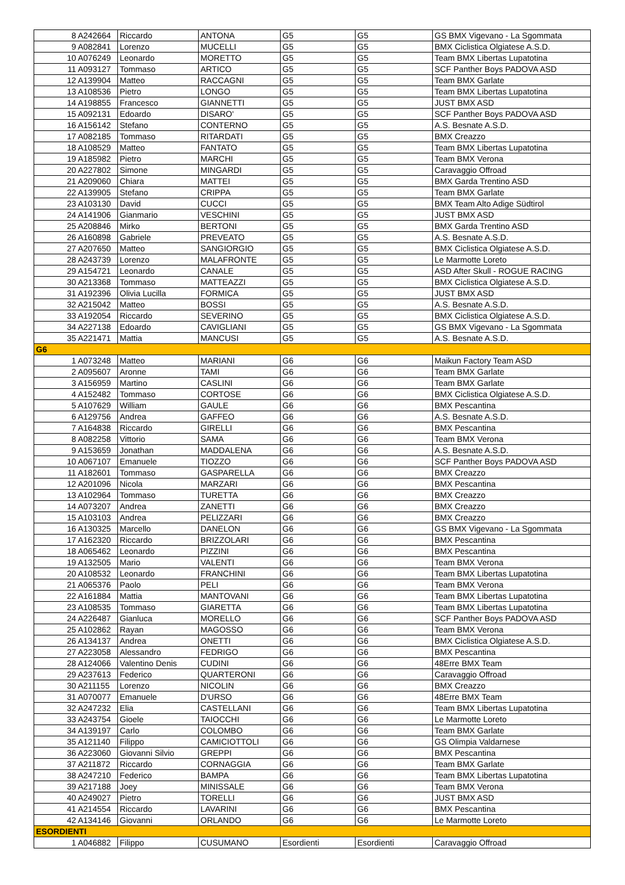| 8 | A242664 | Riccardo | ANTONA | G5 | G5 | GS BMX Vigevano - La Sgommata |
| 9 | A082841 | Lorenzo | MUCELLI | G5 | G5 | BMX Ciclistica Olgiatese A.S.D. |
| 10 | A076249 | Leonardo | MORETTO | G5 | G5 | Team BMX Libertas Lupatotina |
| 11 | A093127 | Tommaso | ARTICO | G5 | G5 | SCF Panther Boys PADOVA ASD |
| 12 | A139904 | Matteo | RACCAGNI | G5 | G5 | Team BMX Garlate |
| 13 | A108536 | Pietro | LONGO | G5 | G5 | Team BMX Libertas Lupatotina |
| 14 | A198855 | Francesco | GIANNETTI | G5 | G5 | JUST BMX ASD |
| 15 | A092131 | Edoardo | DISARO' | G5 | G5 | SCF Panther Boys PADOVA ASD |
| 16 | A156142 | Stefano | CONTERNO | G5 | G5 | A.S. Besnate A.S.D. |
| 17 | A082185 | Tommaso | RITARDATI | G5 | G5 | BMX Creazzo |
| 18 | A108529 | Matteo | FANTATO | G5 | G5 | Team BMX Libertas Lupatotina |
| 19 | A185982 | Pietro | MARCHI | G5 | G5 | Team BMX Verona |
| 20 | A227802 | Simone | MINGARDI | G5 | G5 | Caravaggio Offroad |
| 21 | A209060 | Chiara | MATTEI | G5 | G5 | BMX Garda Trentino ASD |
| 22 | A139905 | Stefano | CRIPPA | G5 | G5 | Team BMX Garlate |
| 23 | A103130 | David | CUCCI | G5 | G5 | BMX Team Alto Adige Südtirol |
| 24 | A141906 | Gianmario | VESCHINI | G5 | G5 | JUST BMX ASD |
| 25 | A208846 | Mirko | BERTONI | G5 | G5 | BMX Garda Trentino ASD |
| 26 | A160898 | Gabriele | PREVEATO | G5 | G5 | A.S. Besnate A.S.D. |
| 27 | A207650 | Matteo | SANGIORGIO | G5 | G5 | BMX Ciclistica Olgiatese A.S.D. |
| 28 | A243739 | Lorenzo | MALAFRONTE | G5 | G5 | Le Marmotte Loreto |
| 29 | A154721 | Leonardo | CANALE | G5 | G5 | ASD After Skull - ROGUE RACING |
| 30 | A213368 | Tommaso | MATTEAZZI | G5 | G5 | BMX Ciclistica Olgiatese A.S.D. |
| 31 | A192396 | Olivia Lucilla | FORMICA | G5 | G5 | JUST BMX ASD |
| 32 | A215042 | Matteo | BOSSI | G5 | G5 | A.S. Besnate A.S.D. |
| 33 | A192054 | Riccardo | SEVERINO | G5 | G5 | BMX Ciclistica Olgiatese A.S.D. |
| 34 | A227138 | Edoardo | CAVIGLIANI | G5 | G5 | GS BMX Vigevano - La Sgommata |
| 35 | A221471 | Mattia | MANCUSI | G5 | G5 | A.S. Besnate A.S.D. |
| G6 | | | | | | |
| 1 | A073248 | Matteo | MARIANI | G6 | G6 | Maikun Factory Team ASD |
| 2 | A095607 | Aronne | TAMI | G6 | G6 | Team BMX Garlate |
| 3 | A156959 | Martino | CASLINI | G6 | G6 | Team BMX Garlate |
| 4 | A152482 | Tommaso | CORTOSE | G6 | G6 | BMX Ciclistica Olgiatese A.S.D. |
| 5 | A107629 | William | GAULE | G6 | G6 | BMX Pescantina |
| 6 | A129756 | Andrea | GAFFEO | G6 | G6 | A.S. Besnate A.S.D. |
| 7 | A164838 | Riccardo | GIRELLI | G6 | G6 | BMX Pescantina |
| 8 | A082258 | Vittorio | SAMA | G6 | G6 | Team BMX Verona |
| 9 | A153659 | Jonathan | MADDALENA | G6 | G6 | A.S. Besnate A.S.D. |
| 10 | A067107 | Emanuele | TIOZZO | G6 | G6 | SCF Panther Boys PADOVA ASD |
| 11 | A182601 | Tommaso | GASPARELLA | G6 | G6 | BMX Creazzo |
| 12 | A201096 | Nicola | MARZARI | G6 | G6 | BMX Pescantina |
| 13 | A102964 | Tommaso | TURETTA | G6 | G6 | BMX Creazzo |
| 14 | A073207 | Andrea | ZANETTI | G6 | G6 | BMX Creazzo |
| 15 | A103103 | Andrea | PELIZZARI | G6 | G6 | BMX Creazzo |
| 16 | A130325 | Marcello | DANELON | G6 | G6 | GS BMX Vigevano - La Sgommata |
| 17 | A162320 | Riccardo | BRIZZOLARI | G6 | G6 | BMX Pescantina |
| 18 | A065462 | Leonardo | PIZZINI | G6 | G6 | BMX Pescantina |
| 19 | A132505 | Mario | VALENTI | G6 | G6 | Team BMX Verona |
| 20 | A108532 | Leonardo | FRANCHINI | G6 | G6 | Team BMX Libertas Lupatotina |
| 21 | A065376 | Paolo | PELI | G6 | G6 | Team BMX Verona |
| 22 | A161884 | Mattia | MANTOVANI | G6 | G6 | Team BMX Libertas Lupatotina |
| 23 | A108535 | Tommaso | GIARETTA | G6 | G6 | Team BMX Libertas Lupatotina |
| 24 | A226487 | Gianluca | MORELLO | G6 | G6 | SCF Panther Boys PADOVA ASD |
| 25 | A102862 | Rayan | MAGOSSO | G6 | G6 | Team BMX Verona |
| 26 | A134137 | Andrea | ONETTI | G6 | G6 | BMX Ciclistica Olgiatese A.S.D. |
| 27 | A223058 | Alessandro | FEDRIGO | G6 | G6 | BMX Pescantina |
| 28 | A124066 | Valentino Denis | CUDINI | G6 | G6 | 48Erre BMX Team |
| 29 | A237613 | Federico | QUARTERONI | G6 | G6 | Caravaggio Offroad |
| 30 | A211155 | Lorenzo | NICOLIN | G6 | G6 | BMX Creazzo |
| 31 | A070077 | Emanuele | D'URSO | G6 | G6 | 48Erre BMX Team |
| 32 | A247232 | Elia | CASTELLANI | G6 | G6 | Team BMX Libertas Lupatotina |
| 33 | A243754 | Gioele | TAIOCCHI | G6 | G6 | Le Marmotte Loreto |
| 34 | A139197 | Carlo | COLOMBO | G6 | G6 | Team BMX Garlate |
| 35 | A121140 | Filippo | CAMICIOTTOLI | G6 | G6 | GS Olimpia Valdarnese |
| 36 | A223060 | Giovanni Silvio | GREPPI | G6 | G6 | BMX Pescantina |
| 37 | A211872 | Riccardo | CORNAGGIA | G6 | G6 | Team BMX Garlate |
| 38 | A247210 | Federico | BAMPA | G6 | G6 | Team BMX Libertas Lupatotina |
| 39 | A217188 | Joey | MINISSALE | G6 | G6 | Team BMX Verona |
| 40 | A249027 | Pietro | TORELLI | G6 | G6 | JUST BMX ASD |
| 41 | A214554 | Riccardo | LAVARINI | G6 | G6 | BMX Pescantina |
| 42 | A134146 | Giovanni | ORLANDO | G6 | G6 | Le Marmotte Loreto |
| ESORDIENTI | | | | | | |
| 1 | A046882 | Filippo | CUSUMANO | Esordienti | Esordienti | Caravaggio Offroad |